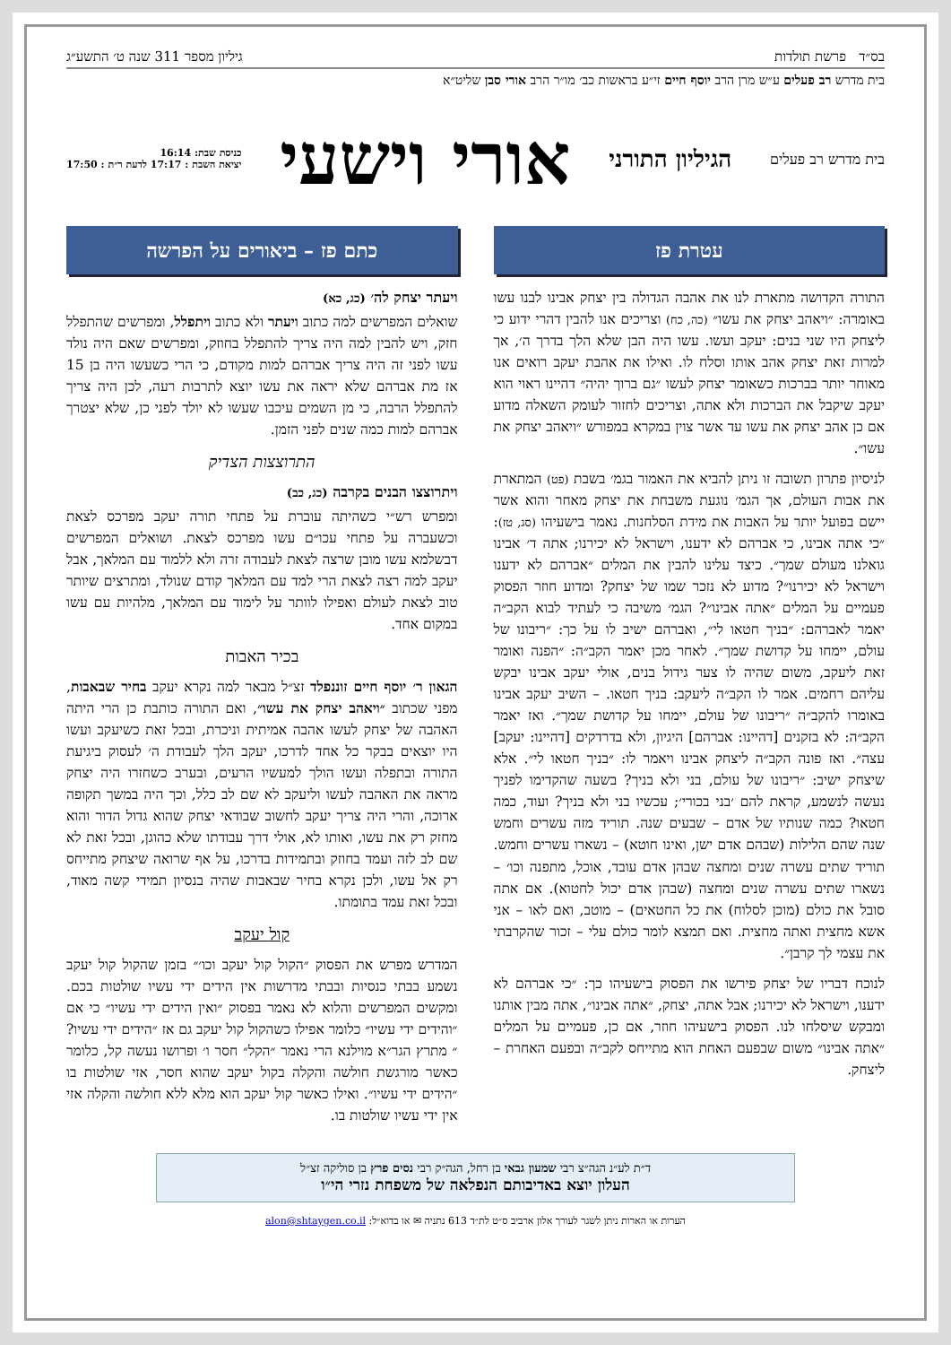בס״ד פרשת תולדות גיליון מספר 311 שנה ט׳ התשע״ג
בית מדרש רב פעלים ע״ש מרן הרב יוסף חיים זי״ע בראשות כב׳ מו״ר הרב אורי סבן שליט״א
בית מדרש רב פעלים
הגיליון התורני
אורי וישעי
כניסת שבת: 16:14
יציאת השבת : 17:17 לדעת ר״ת : 17:50
עטרת פז
התורה הקדושה מתארת לנו את אהבה הגדולה בין יצחק אבינו לבנו עשו באומרה: ״ויאהב יצחק את עשו״ (כה, כח) וצריכים אנו להבין דהרי ידוע כי ליצחק היו שני בנים: יעקב ועשו. עשו היה הבן שלא הלך בדרך ה׳, אך למרות זאת יצחק אהב אותו וסלח לו. ואילו את אהבת יעקב רואים אנו מאוחר יותר בברכות כשאומר יצחק לעשו ״גם ברוך יהיה״ דהיינו ראוי הוא יעקב שיקבל את הברכות ולא אתה, וצריכים לחזור לעומק השאלה מדוע אם כן אהב יצחק את עשו עד אשר צוין במקרא במפורש ״ויאהב יצחק את עשו״.
לניסיון פתרון תשובה זו ניתן להביא את האמור בגמ׳ בשבת (פט) המתארת את אבות העולם, אך הגמ׳ נוגעת משבחת את יצחק מאחר והוא אשר יישם בפועל יותר על האבות את מידת הסלחנות. נאמר בישעיהו (סג, טז): ״כי אתה אבינו, כי אברהם לא ידענו, וישראל לא יכירנו; אתה ד׳ אבינו גואלנו מעולם שמך״. כיצד עלינו להבין את המלים ״אברהם לא ידענו וישראל לא יכירנו״? מדוע לא נזכר שמו של יצחק? ומדוע חוזר הפסוק פעמיים על המלים ״אתה אבינו״? הגמ׳ משיבה כי לעתיד לבוא הקב״ה יאמר לאברהם: ״בניך חטאו לי״, ואברהם ישיב לו על כך: ״ריבונו של עולם, יימחו על קדושת שמך״. לאחר מכן יאמר הקב״ה: ״הפנה ואומר זאת ליעקב, משום שהיה לו צער גידול בנים, אולי יעקב אבינו יבקש עליהם רחמים. אמר לו הקב״ה ליעקב: בניך חטאו. – השיב יעקב אבינו באומרו להקב״ה ״ריבונו של עולם, יימחו על קדושת שמך״. ואז יאמר הקב״ה: לא בזקנים [דהיינו: אברהם] היגיון, ולא בדרדקים [דהיינו: יעקב] עצה״. ואז פונה הקב״ה ליצחק אבינו ויאמר לו: ״בניך חטאו לי״. אלא שיצחק ישיב: ״ריבונו של עולם, בני ולא בניך? בשעה שהקדימו לפניך נעשה לנשמע, קראת להם ׳בני בכורי׳; עכשיו בני ולא בניך? ועוד, כמה חטאו? כמה שנותיו של אדם – שבעים שנה. תוריד מזה עשרים וחמש שנה שהם הלילות (שבהם אדם ישן, ואינו חוטא) – נשארו עשרים וחמש. תוריד שתים עשרה שנים ומחצה שבהן אדם עובד, אוכל, מתפנה וכו׳ – נשארו שתים עשרה שנים ומחצה (שבהן אדם יכול לחטוא). אם אתה סובל את כולם (מוכן לסלוח) את כל החטאים) – מוטב, ואם לאו – אני אשא מחצית ואתה מחצית. ואם תמצא לומר כולם עלי – זכור שהקרבתי את עצמי לך קרבן״.
לנוכח דבריו של יצחק פירשו את הפסוק בישעיהו כך: ״כי אברהם לא ידענו, וישראל לא יכירנו; אבל אתה, יצחק, ״אתה אבינו״, אתה מבין אותנו ומבקש שיסלחו לנו. הפסוק בישעיהו חוזר, אם כן, פעמיים על המלים ״אתה אבינו״ משום שבפעם האחת הוא מתייחס לקב״ה ובפעם האחרת – ליצחק.
כתם פז – ביאורים על הפרשה
ויעתר יצחק לה׳ (כג, כא)
שואלים המפרשים למה כתוב ויעתר ולא כתוב ויתפלל, ומפרשים שהתפלל חזק, ויש להבין למה היה צריך להתפלל בחוזק, ומפרשים שאם היה נולד עשו לפני זה היה צריך אברהם למות מקודם, כי הרי כשעשו היה בן 15 אז מת אברהם שלא יראה את עשו יוצא לתרבות רעה, לכן היה צריך להתפלל הרבה, כי מן השמים עיכבו שעשו לא יולד לפני כן, שלא יצטרך אברהם למות כמה שנים לפני הזמן.
התרוצצות הצדיק
ויתרוצצו הבנים בקרבה (כג, כב)
ומפרש רש״י כשהיתה עוברת על פתחי תורה יעקב מפרכס לצאת וכשעברה על פתחי עכו״ם עשו מפרכס לצאת. ושואלים המפרשים דבשלמא עשו מובן שרצה לצאת לעבודה זרה ולא ללמוד עם המלאך, אבל יעקב למה רצה לצאת הרי למד עם המלאך קודם שנולד, ומתרצים שיותר טוב לצאת לעולם ואפילו לוותר על לימוד עם המלאך, מלהיות עם עשו במקום אחד.
בכיר האבות
הגאון ר׳ יוסף חיים זוננפלד זצ״ל מבאר למה נקרא יעקב בחיר שבאבות, מפני שכתוב ״ויאהב יצחק את עשו״, ואם התורה כותבת כן הרי היתה האהבה של יצחק לעשו אהבה אמיתית וניכרת, ובכל זאת כשיעקב ועשו היו יוצאים בבקר כל אחד לדרכו, יעקב הלך לעבודת ה׳ לעסוק ביגיעת התורה ובתפלה ועשו הולך למעשיו הרעים, ובערב כשחזרו היה יצחק מראה את האהבה לעשו וליעקב לא שם לב כלל, וכך היה במשך תקופה ארוכה, והרי היה צריך יעקב לחשוב שבודאי יצחק שהוא גדול הדור והוא מחזק רק את עשו, ואותו לא, אולי דרך עבודתו שלא כהוגן, ובכל זאת לא שם לב לזה ועמד בחוזק ובתמידות בדרכו, על אף שרואה שיצחק מתייחס רק אל עשו, ולכן נקרא בחיר שבאבות שהיה בנסיון תמידי קשה מאוד, ובכל זאת עמד בתומתו.
קול יעקב
המדרש מפרש את הפסוק ״הקול קול יעקב וכו׳״ בזמן שהקול קול יעקב נשמע בבתי כנסיות ובבתי מדרשות אין הידים ידי עשיו שולטות בכם. ומקשים המפרשים והלוא לא נאמר בפסוק ״ואין הידים ידי עשיו״ כי אם ״והידים ידי עשיו״ כלומר אפילו כשהקול קול יעקב גם אז ״הידים ידי עשיו?״ מתרץ הגר״א מוילנא הרי נאמר ״הקל״ חסר ו׳ ופרושו נעשה קל, כלומר כאשר מורגשת חולשה והקלה בקול יעקב שהוא חסר, אזי שולטות בו ״הידים ידי עשיו״. ואילו כאשר קול יעקב הוא מלא ללא חולשה והקלה אזי אין ידי עשיו שולטות בו.
ד״ת לע״נ הגה״צ רבי שמעון גבאי בן רחל, הגה״ק רבי נסים פרץ בן סוליקה זצ״ל
העלון יוצא באדיבותם הנפלאה של משפחת נזרי הי״ו
הערות או הארות ניתן לשגר לעורך אלון ארביב ס״ט לת״ד 613 נתניה ✉ או בדוא״ל: alon@shtaygen.co.il